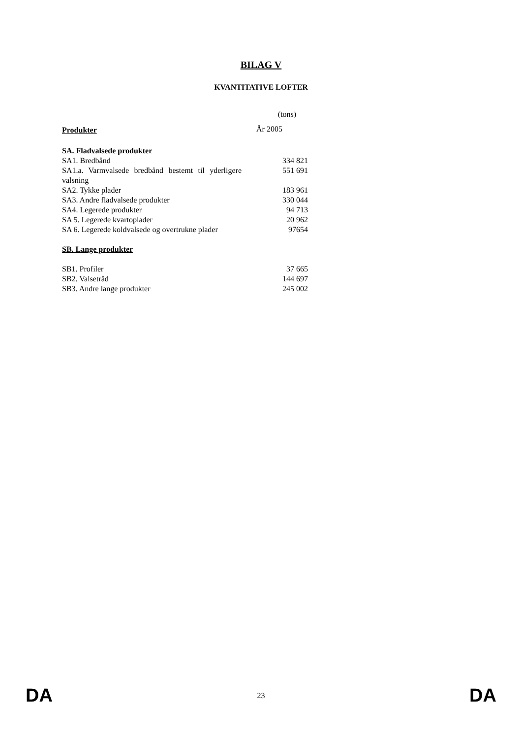BILAG V
KVANTITATIVE LOFTER
| | (tons) |
| Produkter | År 2005 |
| SA. Fladvalsede produkter | |
| SA1. Bredbånd | 334 821 |
| SA1.a. Varmvalsede bredbånd bestemt til yderligere valsning | 551 691 |
| SA2. Tykke plader | 183 961 |
| SA3. Andre fladvalsede produkter | 330 044 |
| SA4. Legerede produkter | 94 713 |
| SA 5. Legerede kvartoplader | 20 962 |
| SA 6. Legerede koldvalsede og overtrukne plader | 97654 |
| SB. Lange produkter | |
| SB1. Profiler | 37 665 |
| SB2. Valsetråd | 144 697 |
| SB3. Andre lange produkter | 245 002 |
DA 23 DA